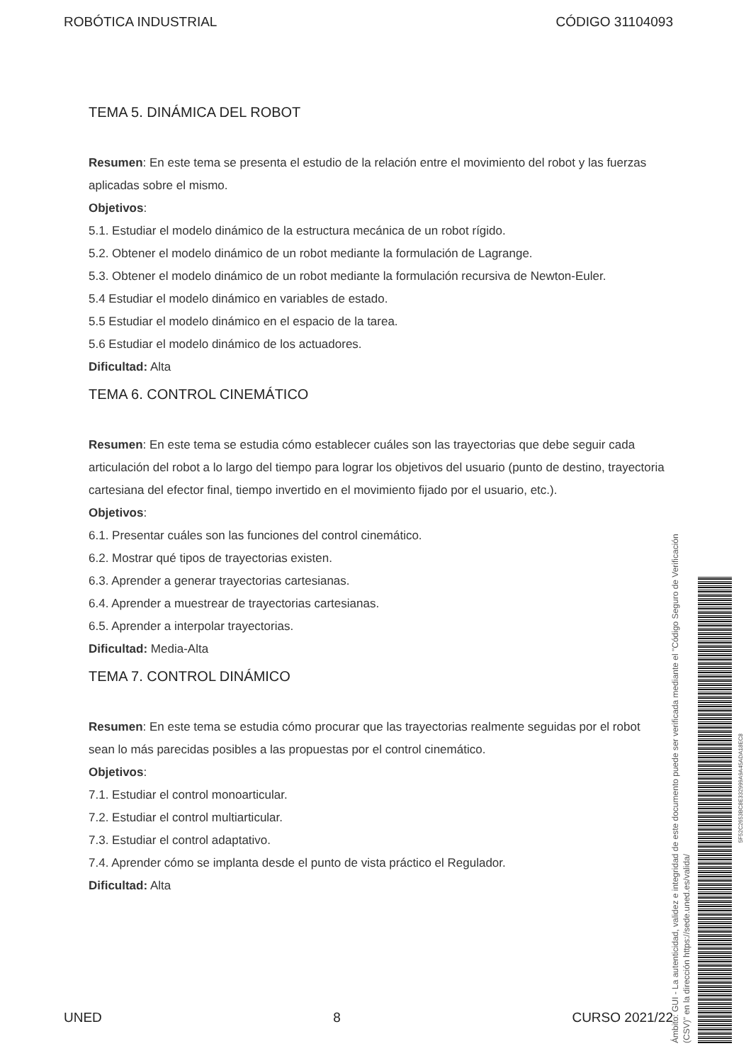ROBÓTICA INDUSTRIAL CÓDIGO 31104093
TEMA 5. DINÁMICA DEL ROBOT
Resumen: En este tema se presenta el estudio de la relación entre el movimiento del robot y las fuerzas aplicadas sobre el mismo.
Objetivos:
5.1. Estudiar el modelo dinámico de la estructura mecánica de un robot rígido.
5.2. Obtener el modelo dinámico de un robot mediante la formulación de Lagrange.
5.3. Obtener el modelo dinámico de un robot mediante la formulación recursiva de Newton-Euler.
5.4 Estudiar el modelo dinámico en variables de estado.
5.5 Estudiar el modelo dinámico en el espacio de la tarea.
5.6 Estudiar el modelo dinámico de los actuadores.
Dificultad: Alta
TEMA 6. CONTROL CINEMÁTICO
Resumen: En este tema se estudia cómo establecer cuáles son las trayectorias que debe seguir cada articulación del robot a lo largo del tiempo para lograr los objetivos del usuario (punto de destino, trayectoria cartesiana del efector final, tiempo invertido en el movimiento fijado por el usuario, etc.).
Objetivos:
6.1. Presentar cuáles son las funciones del control cinemático.
6.2. Mostrar qué tipos de trayectorias existen.
6.3. Aprender a generar trayectorias cartesianas.
6.4. Aprender a muestrear de trayectorias cartesianas.
6.5. Aprender a interpolar trayectorias.
Dificultad: Media-Alta
TEMA 7. CONTROL DINÁMICO
Resumen: En este tema se estudia cómo procurar que las trayectorias realmente seguidas por el robot sean lo más parecidas posibles a las propuestas por el control cinemático.
Objetivos:
7.1. Estudiar el control monoarticular.
7.2. Estudiar el control multiarticular.
7.3. Estudiar el control adaptativo.
7.4. Aprender cómo se implanta desde el punto de vista práctico el Regulador.
Dificultad: Alta
Ámbito: GUI - La autenticidad, validez e integridad de este documento puede ser verificada mediante el "Código Seguro de Verificación (CSV)" en la dirección https://sede.uned.es/valida/
5F52C2653BC8E332999A9A45ADA18EC8
UNED 8 CURSO 2021/22